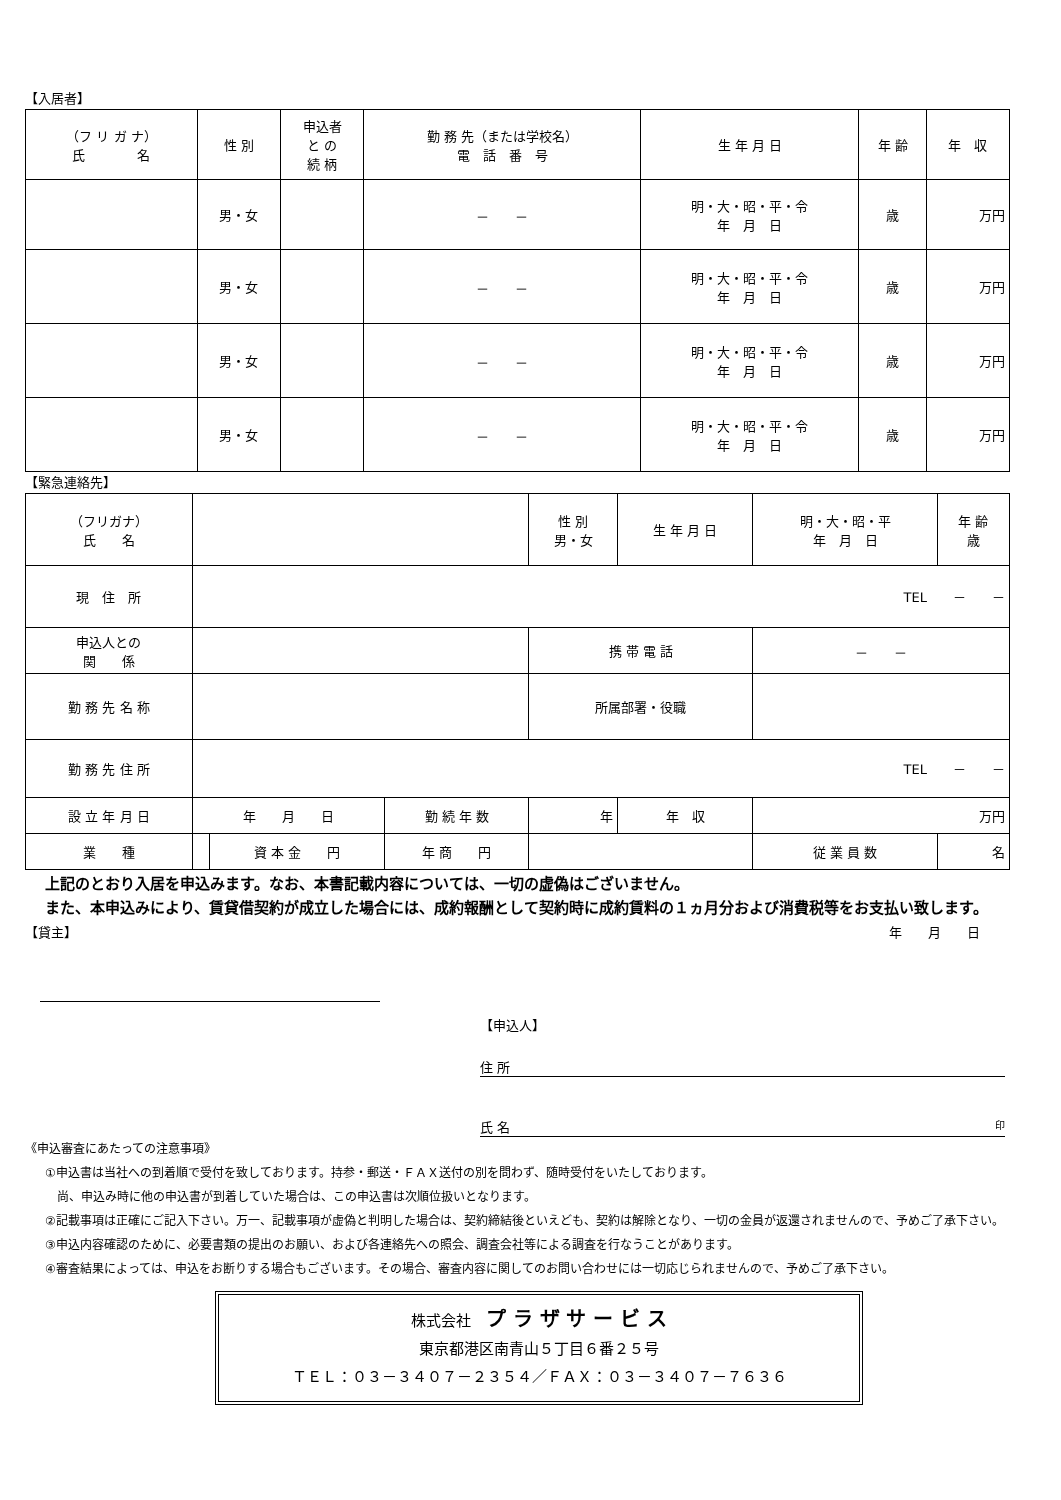【入居者】
| （フ リ ガ ナ） 氏 名 | 性 別 | 申込者 と の 続 柄 | 勤 務 先（または学校名） 電 話 番 号 | 生 年 月 日 | 年 齢 | 年 収 |
| --- | --- | --- | --- | --- | --- | --- |
| | 男・女 | | － － | 明・大・昭・平・令 年 月 日 | 歳 | 万円 |
| | 男・女 | | － － | 明・大・昭・平・令 年 月 日 | 歳 | 万円 |
| | 男・女 | | － － | 明・大・昭・平・令 年 月 日 | 歳 | 万円 |
| | 男・女 | | － － | 明・大・昭・平・令 年 月 日 | 歳 | 万円 |
【緊急連絡先】
| （フリガナ） 氏 名 | | | | | 性 別 男・女 | 生 年 月 日 | 明・大・昭・平 年 月 日 | 年 齢 歳 |
| 現 住 所 | TEL － － | | | | | | | |
| 申込人との 関 係 | | | | | 携 帯 電 話 | | － － | |
| 勤 務 先 名 称 | | | | | 所属部署・役職 | | | |
| 勤 務 先 住 所 | TEL － － | | | | | | | |
| 設 立 年 月 日 | 年 月 日 | | 勤 続 年 数 | 年 | | 年 収 | 万円 | |
| 業 種 | | 資 本 金 円 | 年 商 円 | | | | 従 業 員 数 | 名 |
上記のとおり入居を申込みます。なお、本書記載内容については、一切の虚偽はございません。
また、本申込みにより、賃貸借契約が成立した場合には、成約報酬として契約時に成約賃料の１ヵ月分および消費税等をお支払い致します。
【貸主】 年　　月　　日
【申込人】
住 所
氏 名 印
《申込審査にあたっての注意事項》
①申込書は当社への到着順で受付を致しております。持参・郵送・ＦＡＸ送付の別を問わず、随時受付をいたしております。
　尚、申込み時に他の申込書が到着していた場合は、この申込書は次順位扱いとなります。
②記載事項は正確にご記入下さい。万一、記載事項が虚偽と判明した場合は、契約締結後といえども、契約は解除となり、一切の金員が返還されませんので、予めご了承下さい。
③申込内容確認のために、必要書類の提出のお願い、および各連絡先への照会、調査会社等による調査を行なうことがあります。
④審査結果によっては、申込をお断りする場合もございます。その場合、審査内容に関してのお問い合わせには一切応じられませんので、予めご了承下さい。
株式会社　プ ラ ザ サ ー ビ ス
東京都港区南青山５丁目６番２５号
ＴＥＬ：０３－３４０７－２３５４／ＦＡＸ：０３－３４０７－７６３６